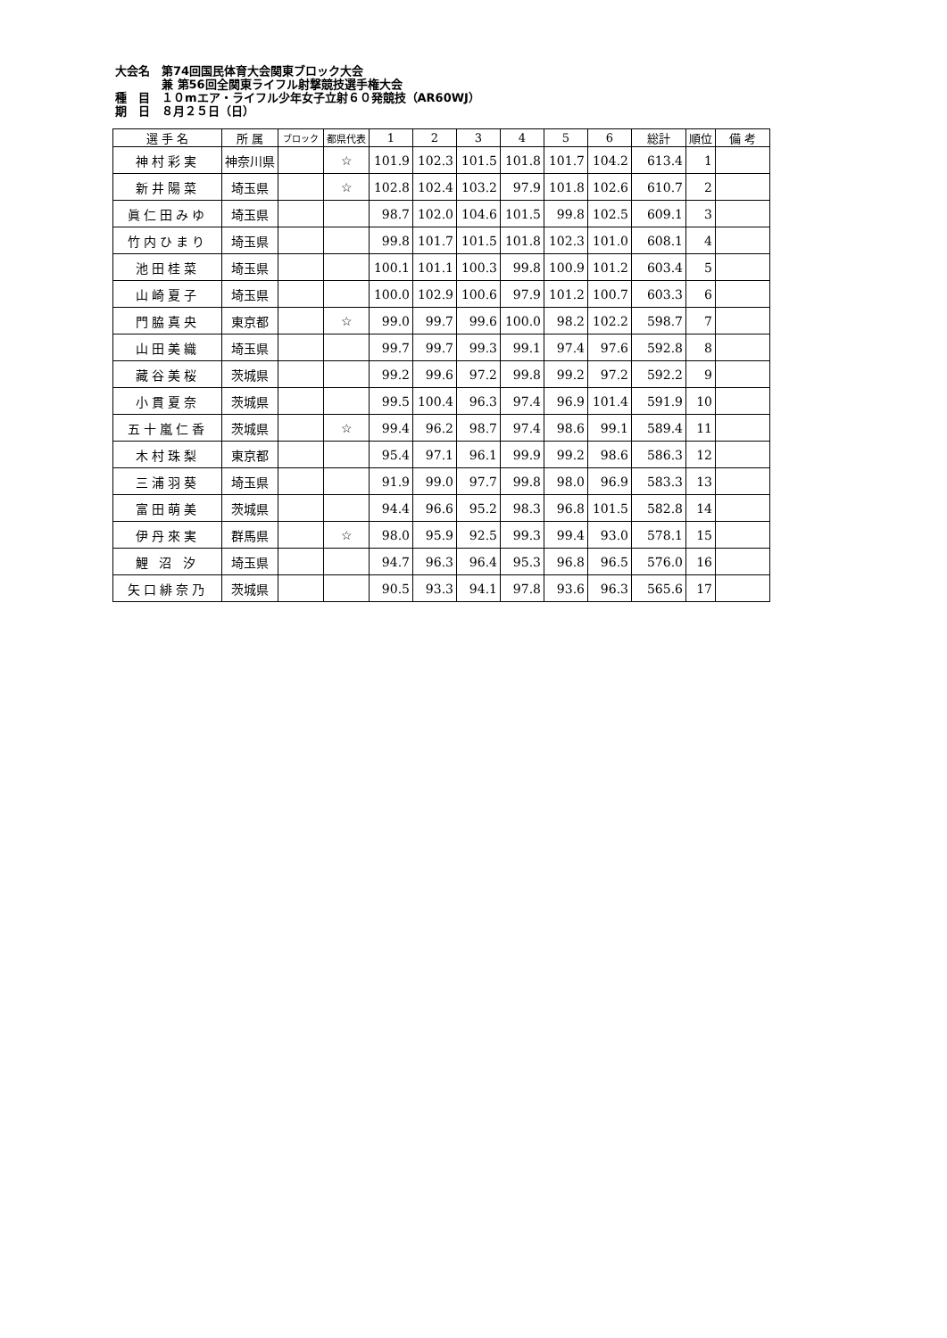大会名　第74回国民体育大会関東ブロック大会
　　　　兼 第56回全関東ライフル射撃競技選手権大会
種　目　１０mエア・ライフル少年女子立射６０発競技（AR60WJ）
期　日　８月２５日（日）
| 選 手 名 | 所 属 | ブロック | 都県代表 | 1 | 2 | 3 | 4 | 5 | 6 | 総計 | 順位 | 備 考 |
| --- | --- | --- | --- | --- | --- | --- | --- | --- | --- | --- | --- | --- |
| 神村彩実 | 神奈川県 | | ☆ | 101.9 | 102.3 | 101.5 | 101.8 | 101.7 | 104.2 | 613.4 | 1 | |
| 新井陽菜 | 埼玉県 | | ☆ | 102.8 | 102.4 | 103.2 | 97.9 | 101.8 | 102.6 | 610.7 | 2 | |
| 眞仁田みゆ | 埼玉県 | | | 98.7 | 102.0 | 104.6 | 101.5 | 99.8 | 102.5 | 609.1 | 3 | |
| 竹内ひまり | 埼玉県 | | | 99.8 | 101.7 | 101.5 | 101.8 | 102.3 | 101.0 | 608.1 | 4 | |
| 池田桂菜 | 埼玉県 | | | 100.1 | 101.1 | 100.3 | 99.8 | 100.9 | 101.2 | 603.4 | 5 | |
| 山崎夏子 | 埼玉県 | | | 100.0 | 102.9 | 100.6 | 97.9 | 101.2 | 100.7 | 603.3 | 6 | |
| 門脇真央 | 東京都 | | ☆ | 99.0 | 99.7 | 99.6 | 100.0 | 98.2 | 102.2 | 598.7 | 7 | |
| 山田美織 | 埼玉県 | | | 99.7 | 99.7 | 99.3 | 99.1 | 97.4 | 97.6 | 592.8 | 8 | |
| 藏谷美桜 | 茨城県 | | | 99.2 | 99.6 | 97.2 | 99.8 | 99.2 | 97.2 | 592.2 | 9 | |
| 小貫夏奈 | 茨城県 | | | 99.5 | 100.4 | 96.3 | 97.4 | 96.9 | 101.4 | 591.9 | 10 | |
| 五十嵐仁香 | 茨城県 | | ☆ | 99.4 | 96.2 | 98.7 | 97.4 | 98.6 | 99.1 | 589.4 | 11 | |
| 木村珠梨 | 東京都 | | | 95.4 | 97.1 | 96.1 | 99.9 | 99.2 | 98.6 | 586.3 | 12 | |
| 三浦羽葵 | 埼玉県 | | | 91.9 | 99.0 | 97.7 | 99.8 | 98.0 | 96.9 | 583.3 | 13 | |
| 富田萌美 | 茨城県 | | | 94.4 | 96.6 | 95.2 | 98.3 | 96.8 | 101.5 | 582.8 | 14 | |
| 伊丹來実 | 群馬県 | | ☆ | 98.0 | 95.9 | 92.5 | 99.3 | 99.4 | 93.0 | 578.1 | 15 | |
| 鯉 沼 汐 | 埼玉県 | | | 94.7 | 96.3 | 96.4 | 95.3 | 96.8 | 96.5 | 576.0 | 16 | |
| 矢口緋奈乃 | 茨城県 | | | 90.5 | 93.3 | 94.1 | 97.8 | 93.6 | 96.3 | 565.6 | 17 | |